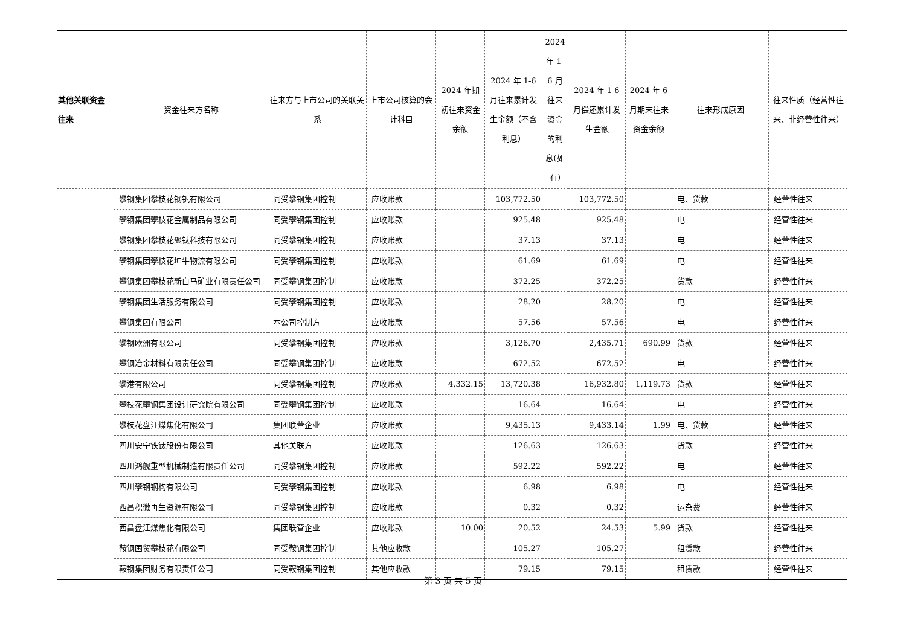| 其他关联资金往来 | 资金往来方名称 | 往来方与上市公司的关联关系 | 上市公司核算的会计科目 | 2024 年期初往来资金余额 | 2024 年 1-6 月往来累计发生金额（不含利息） | 2024 年 1-6 月往来资金的利息(如有) | 2024 年 1-6 月偿还累计发生金额 | 2024 年 6 月期末往来资金余额 | 往来形成原因 | 往来性质（经营性往来、非经营性往来） |
| --- | --- | --- | --- | --- | --- | --- | --- | --- | --- | --- |
| | 攀钢集团攀枝花钢钒有限公司 | 同受攀钢集团控制 | 应收账款 | | 103,772.50 | | 103,772.50 | | 电、货款 | 经营性往来 |
| | 攀钢集团攀枝花金属制品有限公司 | 同受攀钢集团控制 | 应收账款 | | 925.48 | | 925.48 | | 电 | 经营性往来 |
| | 攀钢集团攀枝花聚钛科技有限公司 | 同受攀钢集团控制 | 应收账款 | | 37.13 | | 37.13 | | 电 | 经营性往来 |
| | 攀钢集团攀枝花坤牛物流有限公司 | 同受攀钢集团控制 | 应收账款 | | 61.69 | | 61.69 | | 电 | 经营性往来 |
| | 攀钢集团攀枝花新白马矿业有限责任公司 | 同受攀钢集团控制 | 应收账款 | | 372.25 | | 372.25 | | 货款 | 经营性往来 |
| | 攀钢集团生活服务有限公司 | 同受攀钢集团控制 | 应收账款 | | 28.20 | | 28.20 | | 电 | 经营性往来 |
| | 攀钢集团有限公司 | 本公司控制方 | 应收账款 | | 57.56 | | 57.56 | | 电 | 经营性往来 |
| | 攀钢欧洲有限公司 | 同受攀钢集团控制 | 应收账款 | | 3,126.70 | | 2,435.71 | 690.99 | 货款 | 经营性往来 |
| | 攀钢冶金材料有限责任公司 | 同受攀钢集团控制 | 应收账款 | | 672.52 | | 672.52 | | 电 | 经营性往来 |
| | 攀港有限公司 | 同受攀钢集团控制 | 应收账款 | 4,332.15 | 13,720.38 | | 16,932.80 | 1,119.73 | 货款 | 经营性往来 |
| | 攀枝花攀钢集团设计研究院有限公司 | 同受攀钢集团控制 | 应收账款 | | 16.64 | | 16.64 | | 电 | 经营性往来 |
| | 攀枝花盘江煤焦化有限公司 | 集团联营企业 | 应收账款 | | 9,435.13 | | 9,433.14 | 1.99 | 电、货款 | 经营性往来 |
| | 四川安宁铁钛股份有限公司 | 其他关联方 | 应收账款 | | 126.63 | | 126.63 | | 货款 | 经营性往来 |
| | 四川鸿舰重型机械制造有限责任公司 | 同受攀钢集团控制 | 应收账款 | | 592.22 | | 592.22 | | 电 | 经营性往来 |
| | 四川攀钢钢构有限公司 | 同受攀钢集团控制 | 应收账款 | | 6.98 | | 6.98 | | 电 | 经营性往来 |
| | 西昌积微再生资源有限公司 | 同受攀钢集团控制 | 应收账款 | | 0.32 | | 0.32 | | 运杂费 | 经营性往来 |
| | 西昌盘江煤焦化有限公司 | 集团联营企业 | 应收账款 | 10.00 | 20.52 | | 24.53 | 5.99 | 货款 | 经营性往来 |
| | 鞍钢国贸攀枝花有限公司 | 同受鞍钢集团控制 | 其他应收款 | | 105.27 | | 105.27 | | 租赁款 | 经营性往来 |
| | 鞍钢集团财务有限责任公司 | 同受鞍钢集团控制 | 其他应收款 | | 79.15 | | 79.15 | | 租赁款 | 经营性往来 |
第 3 页 共 5 页